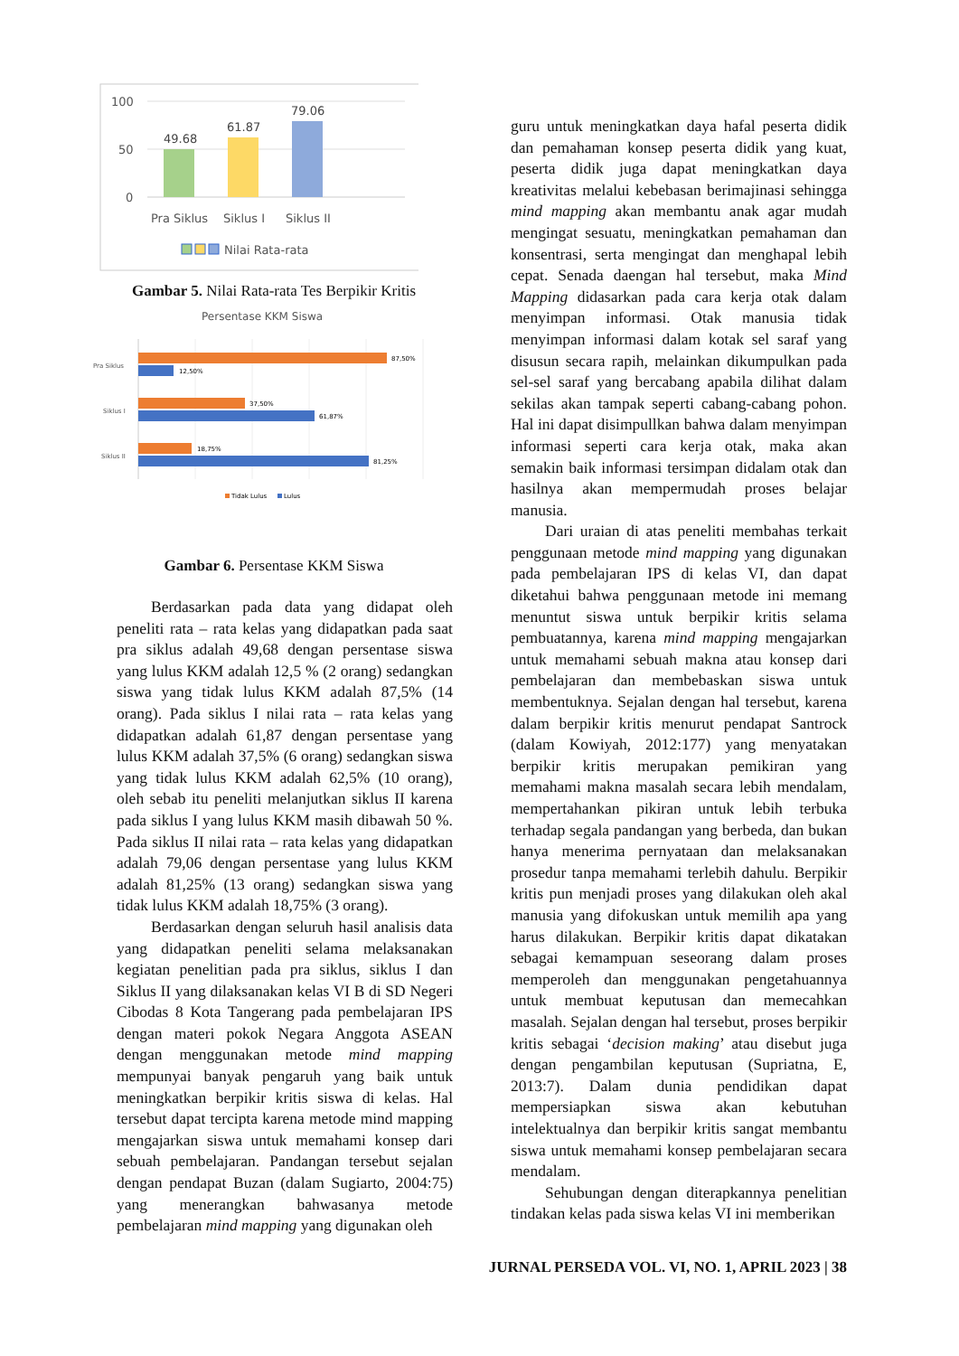100
50
0
49.68
61.87
79.06
Pra Siklus
Siklus I
Siklus II
Nilai Rata-rata
Gambar 5. Nilai Rata-rata Tes Berpikir Kritis
Persentase KKM Siswa
Pra Siklus
Siklus I
Siklus II
87,50%
12,50%
37,50%
61,87%
18,75%
81,25%
Tidak Lulus
Lulus
Gambar 6. Persentase KKM Siswa
Berdasarkan pada data yang didapat oleh peneliti rata – rata kelas yang didapatkan pada saat pra siklus adalah 49,68 dengan persentase siswa yang lulus KKM adalah 12,5 % (2 orang) sedangkan siswa yang tidak lulus KKM adalah 87,5% (14 orang). Pada siklus I nilai rata – rata kelas yang didapatkan adalah 61,87 dengan persentase yang lulus KKM adalah 37,5% (6 orang) sedangkan siswa yang tidak lulus KKM adalah 62,5% (10 orang), oleh sebab itu peneliti melanjutkan siklus II karena pada siklus I yang lulus KKM masih dibawah 50 %. Pada siklus II nilai rata – rata kelas yang didapatkan adalah 79,06 dengan persentase yang lulus KKM adalah 81,25% (13 orang) sedangkan siswa yang tidak lulus KKM adalah 18,75% (3 orang).
Berdasarkan dengan seluruh hasil analisis data yang didapatkan peneliti selama melaksanakan kegiatan penelitian pada pra siklus, siklus I dan Siklus II yang dilaksanakan kelas VI B di SD Negeri Cibodas 8 Kota Tangerang pada pembelajaran IPS dengan materi pokok Negara Anggota ASEAN dengan menggunakan metode mind mapping mempunyai banyak pengaruh yang baik untuk meningkatkan berpikir kritis siswa di kelas. Hal tersebut dapat tercipta karena metode mind mapping mengajarkan siswa untuk memahami konsep dari sebuah pembelajaran. Pandangan tersebut sejalan dengan pendapat Buzan (dalam Sugiarto, 2004:75) yang menerangkan bahwasanya metode pembelajaran mind mapping yang digunakan oleh
guru untuk meningkatkan daya hafal peserta didik dan pemahaman konsep peserta didik yang kuat, peserta didik juga dapat meningkatkan daya kreativitas melalui kebebasan berimajinasi sehingga mind mapping akan membantu anak agar mudah mengingat sesuatu, meningkatkan pemahaman dan konsentrasi, serta mengingat dan menghapal lebih cepat. Senada daengan hal tersebut, maka Mind Mapping didasarkan pada cara kerja otak dalam menyimpan informasi. Otak manusia tidak menyimpan informasi dalam kotak sel saraf yang disusun secara rapih, melainkan dikumpulkan pada sel-sel saraf yang bercabang apabila dilihat dalam sekilas akan tampak seperti cabang-cabang pohon. Hal ini dapat disimpullkan bahwa dalam menyimpan informasi seperti cara kerja otak, maka akan semakin baik informasi tersimpan didalam otak dan hasilnya akan mempermudah proses belajar manusia.
Dari uraian di atas peneliti membahas terkait penggunaan metode mind mapping yang digunakan pada pembelajaran IPS di kelas VI, dan dapat diketahui bahwa penggunaan metode ini memang menuntut siswa untuk berpikir kritis selama pembuatannya, karena mind mapping mengajarkan untuk memahami sebuah makna atau konsep dari pembelajaran dan membebaskan siswa untuk membentuknya. Sejalan dengan hal tersebut, karena dalam berpikir kritis menurut pendapat Santrock (dalam Kowiyah, 2012:177) yang menyatakan berpikir kritis merupakan pemikiran yang memahami makna masalah secara lebih mendalam, mempertahankan pikiran untuk lebih terbuka terhadap segala pandangan yang berbeda, dan bukan hanya menerima pernyataan dan melaksanakan prosedur tanpa memahami terlebih dahulu. Berpikir kritis pun menjadi proses yang dilakukan oleh akal manusia yang difokuskan untuk memilih apa yang harus dilakukan. Berpikir kritis dapat dikatakan sebagai kemampuan seseorang dalam proses memperoleh dan menggunakan pengetahuannya untuk membuat keputusan dan memecahkan masalah. Sejalan dengan hal tersebut, proses berpikir kritis sebagai ‘decision making’ atau disebut juga dengan pengambilan keputusan (Supriatna, E, 2013:7). Dalam dunia pendidikan dapat mempersiapkan siswa akan kebutuhan intelektualnya dan berpikir kritis sangat membantu siswa untuk memahami konsep pembelajaran secara mendalam.
Sehubungan dengan diterapkannya penelitian tindakan kelas pada siswa kelas VI ini memberikan
JURNAL PERSEDA VOL. VI, NO. 1, APRIL 2023 | 38